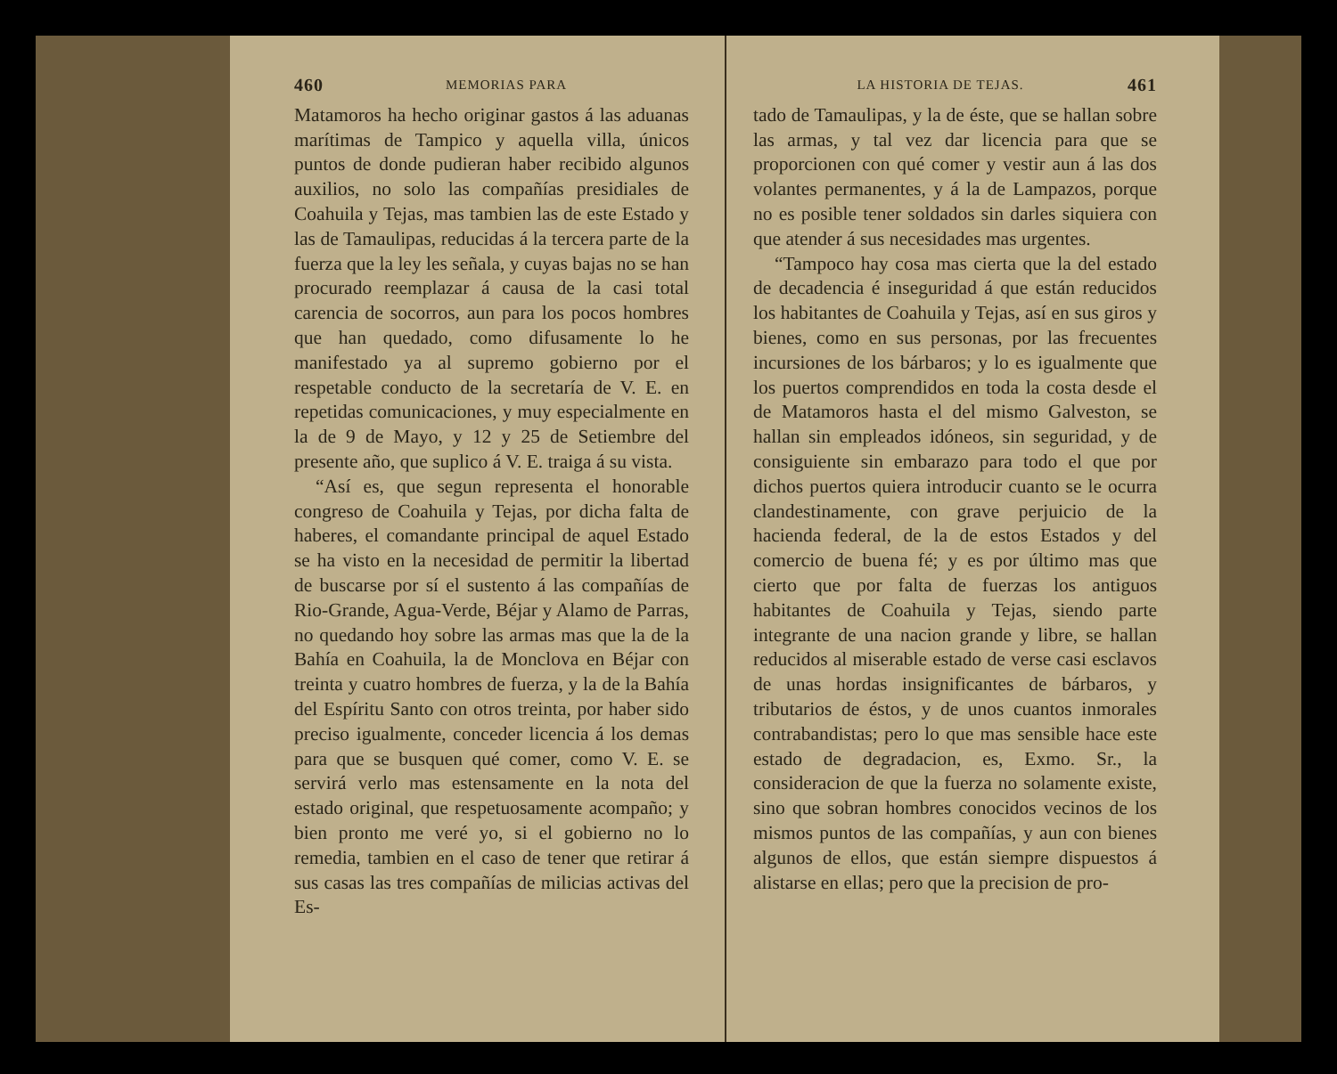460 MEMORIAS PARA
Matamoros ha hecho originar gastos á las aduanas marítimas de Tampico y aquella villa, únicos puntos de donde pudieran haber recibido algunos auxilios, no solo las compañías presidiales de Coahuila y Tejas, mas tambien las de este Estado y las de Tamaulipas, reducidas á la tercera parte de la fuerza que la ley les señala, y cuyas bajas no se han procurado reemplazar á causa de la casi total carencia de socorros, aun para los pocos hombres que han quedado, como difusamente lo he manifestado ya al supremo gobierno por el respetable conducto de la secretaría de V. E. en repetidas comunicaciones, y muy especialmente en la de 9 de Mayo, y 12 y 25 de Setiembre del presente año, que suplico á V. E. traiga á su vista.
“Así es, que segun representa el honorable congreso de Coahuila y Tejas, por dicha falta de haberes, el comandante principal de aquel Estado se ha visto en la necesidad de permitir la libertad de buscarse por sí el sustento á las compañías de Rio-Grande, Agua-Verde, Béjar y Alamo de Parras, no quedando hoy sobre las armas mas que la de la Bahía en Coahuila, la de Monclova en Béjar con treinta y cuatro hombres de fuerza, y la de la Bahía del Espíritu Santo con otros treinta, por haber sido preciso igualmente, conceder licencia á los demas para que se busquen qué comer, como V. E. se servirá verlo mas estensamente en la nota del estado original, que respetuosamente acompaño; y bien pronto me veré yo, si el gobierno no lo remedia, tambien en el caso de tener que retirar á sus casas las tres compañías de milicias activas del Es-
LA HISTORIA DE TEJAS. 461
tado de Tamaulipas, y la de éste, que se hallan sobre las armas, y tal vez dar licencia para que se proporcionen con qué comer y vestir aun á las dos volantes permanentes, y á la de Lampazos, porque no es posible tener soldados sin darles siquiera con que atender á sus necesidades mas urgentes.
“Tampoco hay cosa mas cierta que la del estado de decadencia é inseguridad á que están reducidos los habitantes de Coahuila y Tejas, así en sus giros y bienes, como en sus personas, por las frecuentes incursiones de los bárbaros; y lo es igualmente que los puertos comprendidos en toda la costa desde el de Matamoros hasta el del mismo Galveston, se hallan sin empleados idóneos, sin seguridad, y de consiguiente sin embarazo para todo el que por dichos puertos quiera introducir cuanto se le ocurra clandestinamente, con grave perjuicio de la hacienda federal, de la de estos Estados y del comercio de buena fé; y es por último mas que cierto que por falta de fuerzas los antiguos habitantes de Coahuila y Tejas, siendo parte integrante de una nacion grande y libre, se hallan reducidos al miserable estado de verse casi esclavos de unas hordas insignificantes de bárbaros, y tributarios de éstos, y de unos cuantos inmorales contrabandistas; pero lo que mas sensible hace este estado de degradacion, es, Exmo. Sr., la consideracion de que la fuerza no solamente existe, sino que sobran hombres conocidos vecinos de los mismos puntos de las compañías, y aun con bienes algunos de ellos, que están siempre dispuestos á alistarse en ellas; pero que la precision de pro-